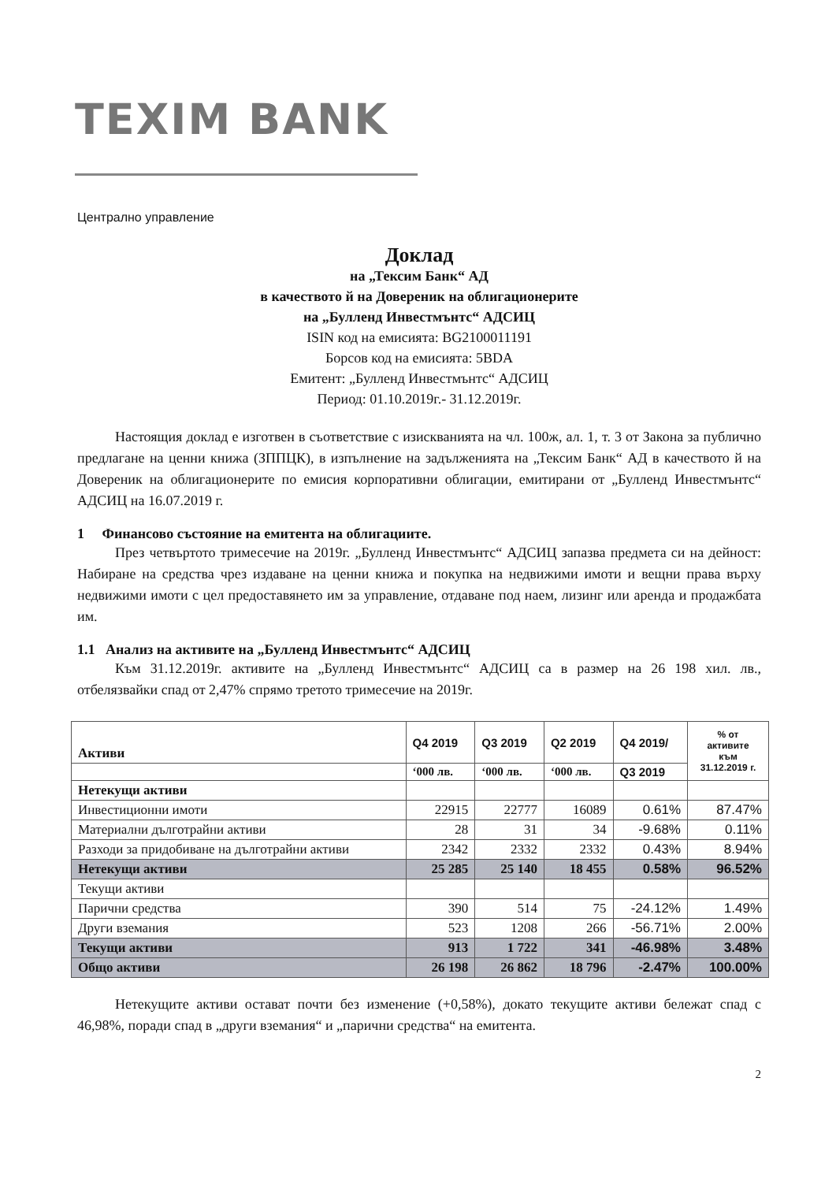TEXIM BANK
Централно управление
Доклад
на „Тексим Банк“ АД
в качеството й на Довереник на облигационерите
на „Булленд Инвестмънтс“ АДСИЦ
ISIN код на емисията: BG2100011191
Борсов код на емисията: 5BDA
Емитент: „Булленд Инвестмънтс“ АДСИЦ
Период: 01.10.2019г.- 31.12.2019г.
Настоящия доклад е изготвен в съответствие с изискванията на чл. 100ж, ал. 1, т. 3 от Закона за публично предлагане на ценни книжа (ЗППЦК), в изпълнение на задълженията на „Тексим Банк“ АД в качеството й на Довереник на облигационерите по емисия корпоративни облигации, емитирани от „Булленд Инвестмънтс“ АДСИЦ на 16.07.2019 г.
1 Финансово състояние на емитента на облигациите.
През четвъртото тримесечие на 2019г. „Булленд Инвестмънтс“ АДСИЦ запазва предмета си на дейност: Набиране на средства чрез издаване на ценни книжа и покупка на недвижими имоти и вещни права върху недвижими имоти с цел предоставянето им за управление, отдаване под наем, лизинг или аренда и продажбата им.
1.1 Анализ на активите на „Булленд Инвестмънтс“ АДСИЦ
Към 31.12.2019г. активите на „Булленд Инвестмънтс“ АДСИЦ са в размер на 26 198 хил. лв., отбелязвайки спад от 2,47% спрямо третото тримесечие на 2019г.
| Активи | Q4 2019 | Q3 2019 | Q2 2019 | Q4 2019/ | % от активите към 31.12.2019 г. |
| --- | --- | --- | --- | --- | --- |
| | ‘000 лв. | ‘000 лв. | ‘000 лв. | Q3 2019 | |
| Нетекущи активи | | | | | |
| Инвестиционни имоти | 22915 | 22777 | 16089 | 0.61% | 87.47% |
| Материални дълготрайни активи | 28 | 31 | 34 | -9.68% | 0.11% |
| Разходи за придобиване на дълготрайни активи | 2342 | 2332 | 2332 | 0.43% | 8.94% |
| Нетекущи активи | 25 285 | 25 140 | 18 455 | 0.58% | 96.52% |
| Текущи активи | | | | | |
| Парични средства | 390 | 514 | 75 | -24.12% | 1.49% |
| Други вземания | 523 | 1208 | 266 | -56.71% | 2.00% |
| Текущи активи | 913 | 1 722 | 341 | -46.98% | 3.48% |
| Общо активи | 26 198 | 26 862 | 18 796 | -2.47% | 100.00% |
Нетекущите активи остават почти без изменение (+0,58%), докато текущите активи бележат спад с 46,98%, поради спад в „други вземания“ и „парични средства“ на емитента.
2